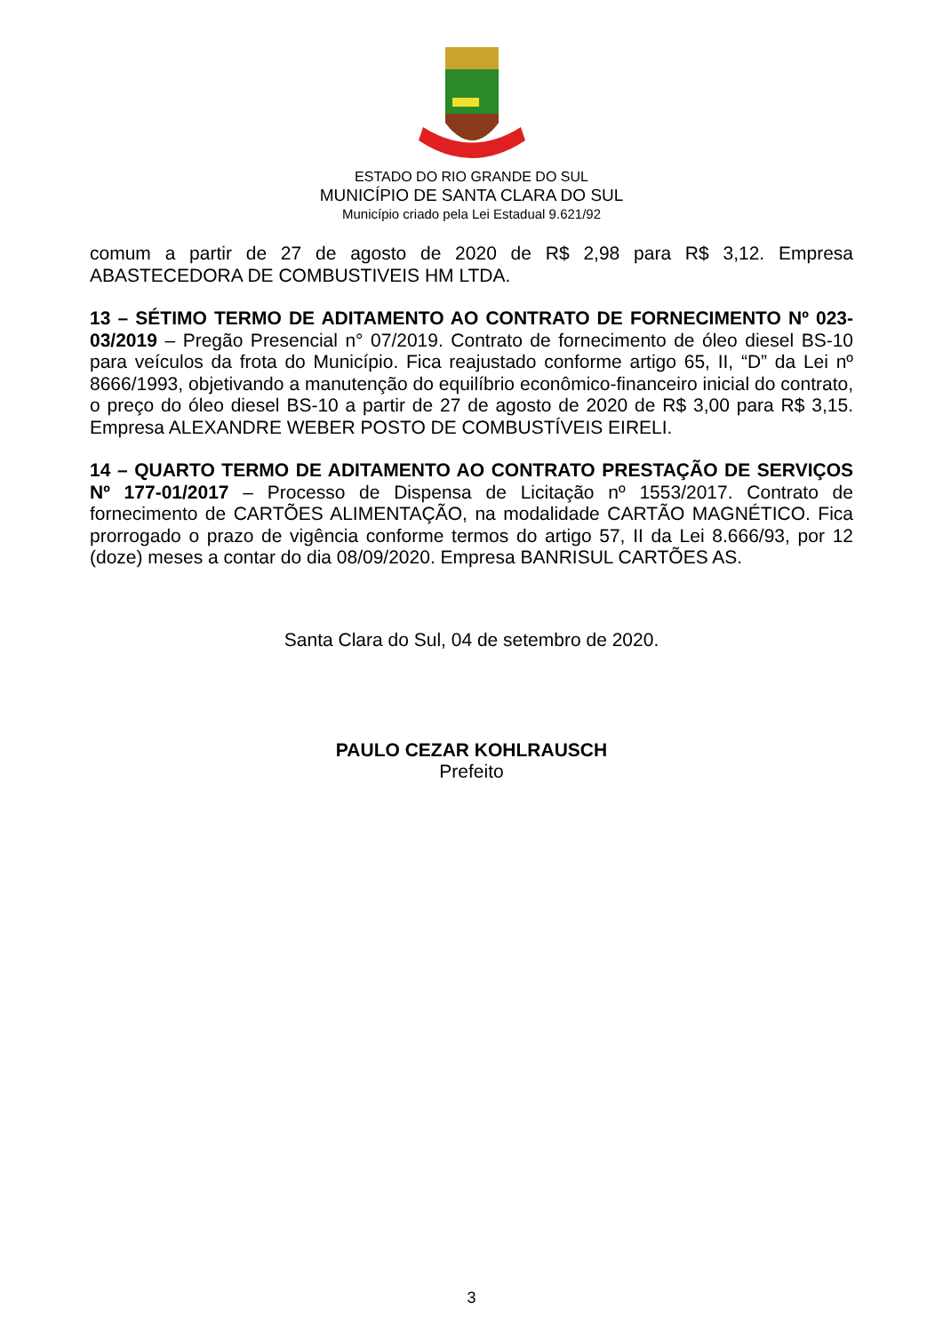ESTADO DO RIO GRANDE DO SUL
MUNICÍPIO DE SANTA CLARA DO SUL
Município criado pela Lei Estadual 9.621/92
comum a partir de 27 de agosto de 2020 de R$ 2,98 para R$ 3,12. Empresa ABASTECEDORA DE COMBUSTIVEIS HM LTDA.
13 – SÉTIMO TERMO DE ADITAMENTO AO CONTRATO DE FORNECIMENTO Nº 023-03/2019 – Pregão Presencial n° 07/2019. Contrato de fornecimento de óleo diesel BS-10 para veículos da frota do Município. Fica reajustado conforme artigo 65, II, “D” da Lei nº 8666/1993, objetivando a manutenção do equilíbrio econômico-financeiro inicial do contrato, o preço do óleo diesel BS-10 a partir de 27 de agosto de 2020 de R$ 3,00 para R$ 3,15. Empresa ALEXANDRE WEBER POSTO DE COMBUSTÍVEIS EIRELI.
14 – QUARTO TERMO DE ADITAMENTO AO CONTRATO PRESTAÇÃO DE SERVIÇOS Nº 177-01/2017 – Processo de Dispensa de Licitação nº 1553/2017. Contrato de fornecimento de CARTÕES ALIMENTAÇÃO, na modalidade CARTÃO MAGNÉTICO. Fica prorrogado o prazo de vigência conforme termos do artigo 57, II da Lei 8.666/93, por 12 (doze) meses a contar do dia 08/09/2020. Empresa BANRISUL CARTÕES AS.
Santa Clara do Sul, 04 de setembro de 2020.
PAULO CEZAR KOHLRAUSCH
Prefeito
3